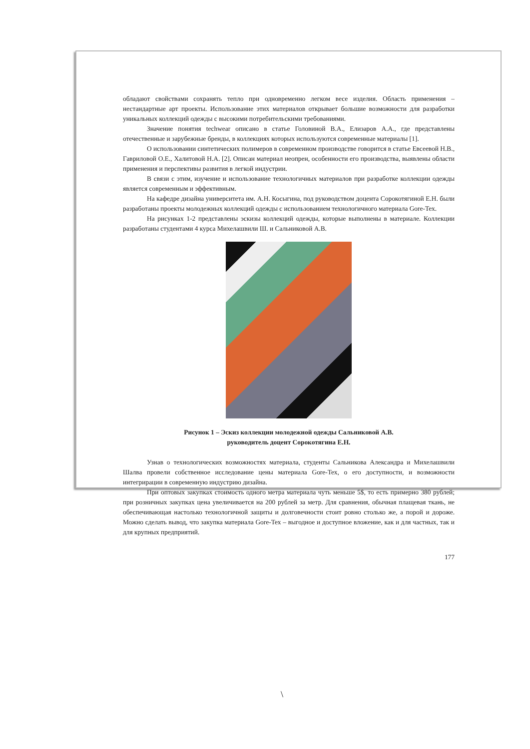обладают свойствами сохранять тепло при одновременно легком весе изделия. Область применения – нестандартные арт проекты. Использование этих материалов открывает большие возможности для разработки уникальных коллекций одежды с высокими потребительскими требованиями.
Значение понятия techwear описано в статье Головиной В.А., Елизаров А.А., где представлены отечественные и зарубежные бренды, в коллекциях которых используются современные материалы [1].
О использовании синтетических полимеров в современном производстве говорится в статье Евсеевой Н.В., Гавриловой О.Е., Халитовой Н.А. [2]. Описан материал неопрен, особенности его производства, выявлены области применения и перспективы развития в легкой индустрии.
В связи с этим, изучение и использование технологичных материалов при разработке коллекции одежды является современным и эффективным.
На кафедре дизайна университета им. А.Н. Косыгина, под руководством доцента Сорокотягиной Е.Н. были разработаны проекты молодежных коллекций одежды с использованием технологичного материала Gore-Tex.
На рисунках 1-2 представлены эскизы коллекций одежды, которые выполнены в материале. Коллекции разработаны студентами 4 курса Михелашвили Ш. и Сальниковой А.В.
Рисунок 1 – Эскиз коллекции молодежной одежды Сальниковой А.В.
руководитель доцент Сорокотягина Е.Н.
Узнав о технологических возможностях материала, студенты Сальникова Александра и Михелашвили Шалва провели собственное исследование цены материала Gore-Tex, о его доступности, и возможности интегрирации в современную индустрию дизайна.
При оптовых закупках стоимость одного метра материала чуть меньше 5$, то есть примерно 380 рублей; при розничных закупках цена увеличивается на 200 рублей за метр. Для сравнения, обычная плащевая ткань, не обеспечивающая настолько технологичной защиты и долговечности стоит ровно столько же, а порой и дороже. Можно сделать вывод, что закупка материала Gore-Tex – выгодное и доступное вложение, как и для частных, так и для крупных предприятий.
177
\